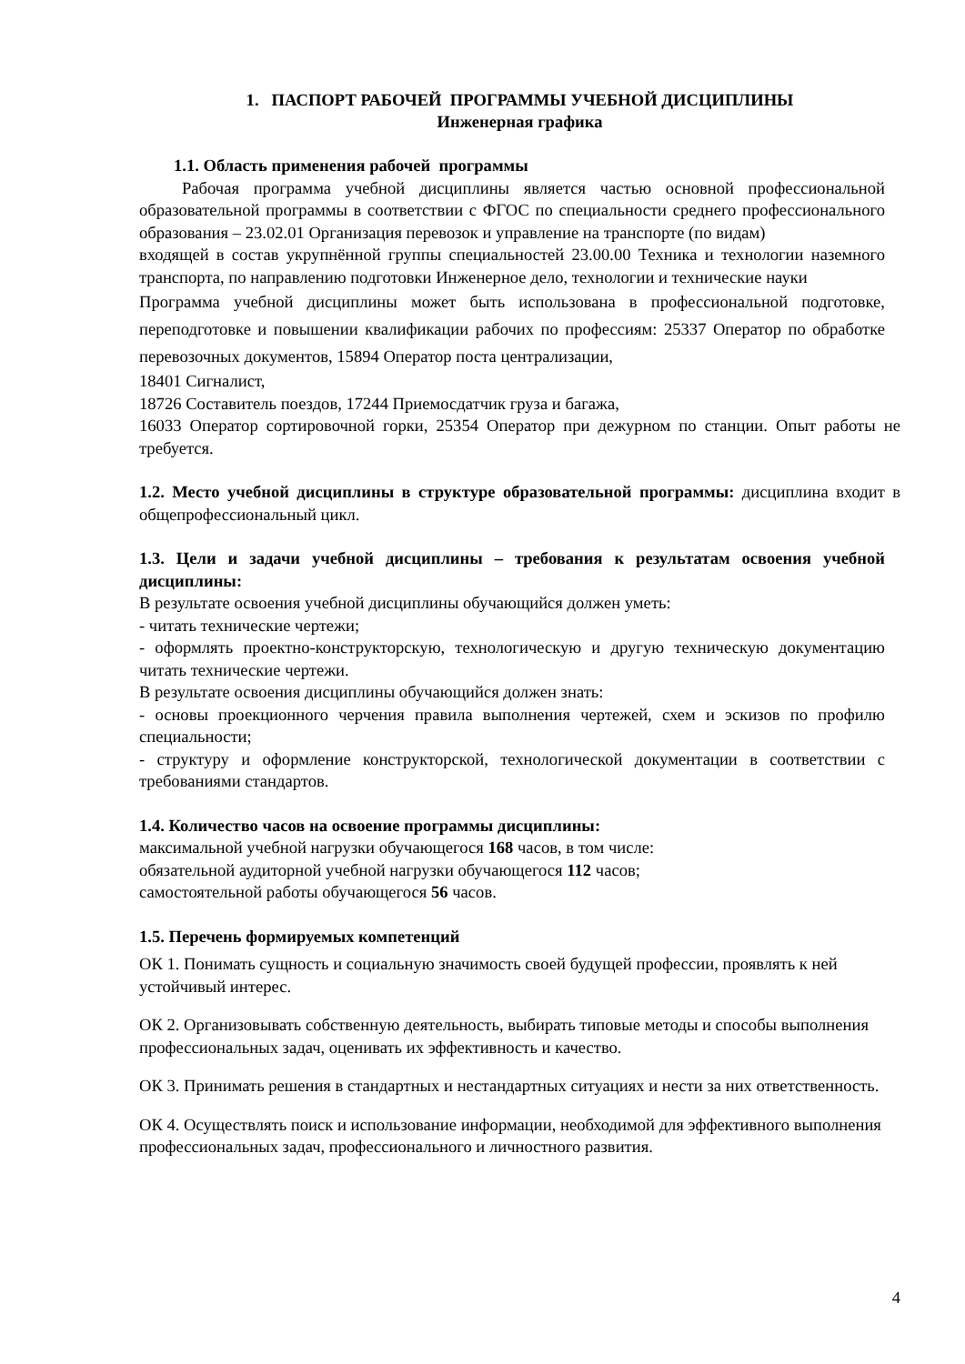1. ПАСПОРТ РАБОЧЕЙ ПРОГРАММЫ УЧЕБНОЙ ДИСЦИПЛИНЫ
Инженерная графика
1.1. Область применения рабочей программы
Рабочая программа учебной дисциплины является частью основной профессиональной образовательной программы в соответствии с ФГОС по специальности среднего профессионального образования – 23.02.01 Организация перевозок и управление на транспорте (по видам)
входящей в состав укрупнённой группы специальностей 23.00.00 Техника и технологии наземного транспорта, по направлению подготовки Инженерное дело, технологии и технические науки
Программа учебной дисциплины может быть использована в профессиональной подготовке, переподготовке и повышении квалификации рабочих по профессиям: 25337 Оператор по обработке перевозочных документов, 15894 Оператор поста централизации,
18401 Сигналист,
18726 Составитель поездов, 17244 Приемосдатчик груза и багажа,
16033 Оператор сортировочной горки, 25354 Оператор при дежурном по станции. Опыт работы не требуется.
1.2. Место учебной дисциплины в структуре образовательной программы: дисциплина входит в общепрофессиональный цикл.
1.3. Цели и задачи учебной дисциплины – требования к результатам освоения учебной дисциплины:
В результате освоения учебной дисциплины обучающийся должен уметь:
- читать технические чертежи;
- оформлять проектно-конструкторскую, технологическую и другую техническую документацию читать технические чертежи.
В результате освоения дисциплины обучающийся должен знать:
- основы проекционного черчения правила выполнения чертежей, схем и эскизов по профилю специальности;
- структуру и оформление конструкторской, технологической документации в соответствии с требованиями стандартов.
1.4. Количество часов на освоение программы дисциплины:
максимальной учебной нагрузки обучающегося 168 часов, в том числе:
обязательной аудиторной учебной нагрузки обучающегося 112 часов;
самостоятельной работы обучающегося 56 часов.
1.5. Перечень формируемых компетенций
ОК 1. Понимать сущность и социальную значимость своей будущей профессии, проявлять к ней устойчивый интерес.
ОК 2. Организовывать собственную деятельность, выбирать типовые методы и способы выполнения профессиональных задач, оценивать их эффективность и качество.
ОК 3. Принимать решения в стандартных и нестандартных ситуациях и нести за них ответственность.
ОК 4. Осуществлять поиск и использование информации, необходимой для эффективного выполнения профессиональных задач, профессионального и личностного развития.
4